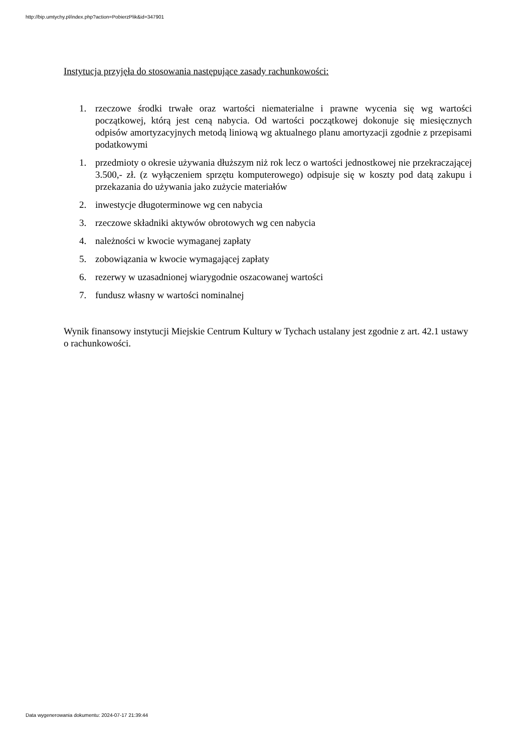http://bip.umtychy.pl/index.php?action=PobierzPlik&id=347901
Instytucja przyjęła do stosowania następujące zasady rachunkowości:
1. rzeczowe środki trwałe oraz wartości niematerialne i prawne wycenia się wg wartości początkowej, którą jest ceną nabycia. Od wartości początkowej dokonuje się miesięcznych odpisów amortyzacyjnych metodą liniową wg aktualnego planu amortyzacji zgodnie z przepisami podatkowymi
1. przedmioty o okresie używania dłuższym niż rok lecz o wartości jednostkowej nie przekraczającej 3.500,- zł. (z wyłączeniem sprzętu komputerowego) odpisuje się w koszty pod datą zakupu i przekazania do używania jako zużycie materiałów
2. inwestycje długoterminowe wg cen nabycia
3. rzeczowe składniki aktywów obrotowych wg cen nabycia
4. należności w kwocie wymaganej zapłaty
5. zobowiązania w kwocie wymagającej zapłaty
6. rezerwy w uzasadnionej wiarygodnie oszacowanej wartości
7. fundusz własny w wartości nominalnej
Wynik finansowy instytucji Miejskie Centrum Kultury w Tychach ustalany jest zgodnie z art. 42.1 ustawy o rachunkowości.
Data wygenerowania dokumentu: 2024-07-17 21:39:44